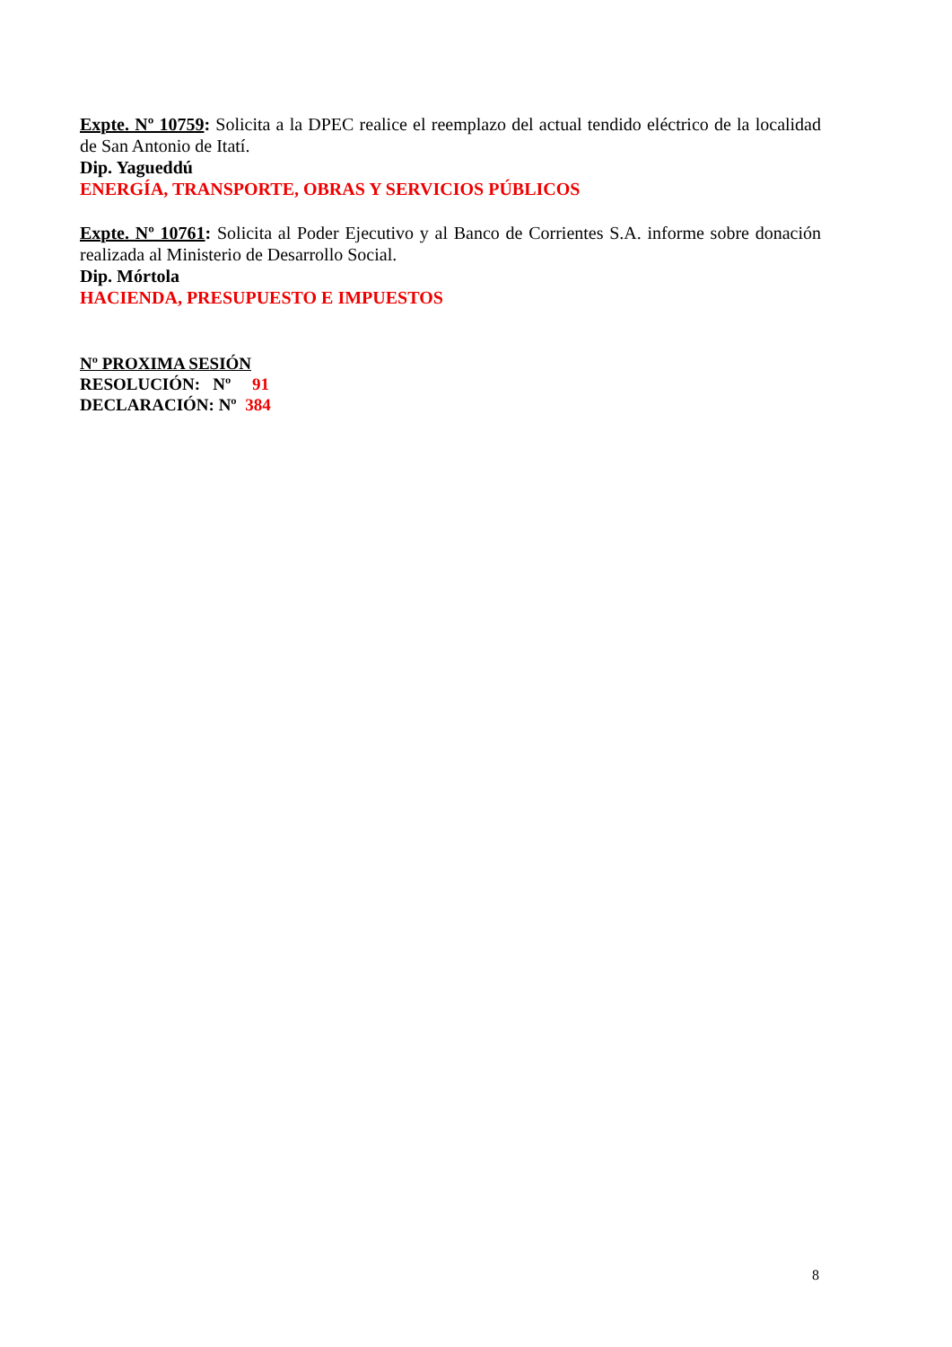Expte. Nº 10759: Solicita a la DPEC realice el reemplazo del actual tendido eléctrico de la localidad de San Antonio de Itatí.
Dip. Yagueddú
ENERGÍA, TRANSPORTE, OBRAS Y SERVICIOS PÚBLICOS
Expte. Nº 10761: Solicita al Poder Ejecutivo y al Banco de Corrientes S.A. informe sobre donación realizada al Ministerio de Desarrollo Social.
Dip. Mórtola
HACIENDA, PRESUPUESTO E IMPUESTOS
Nº PROXIMA SESIÓN
RESOLUCIÓN: Nº 91
DECLARACIÓN: Nº 384
8